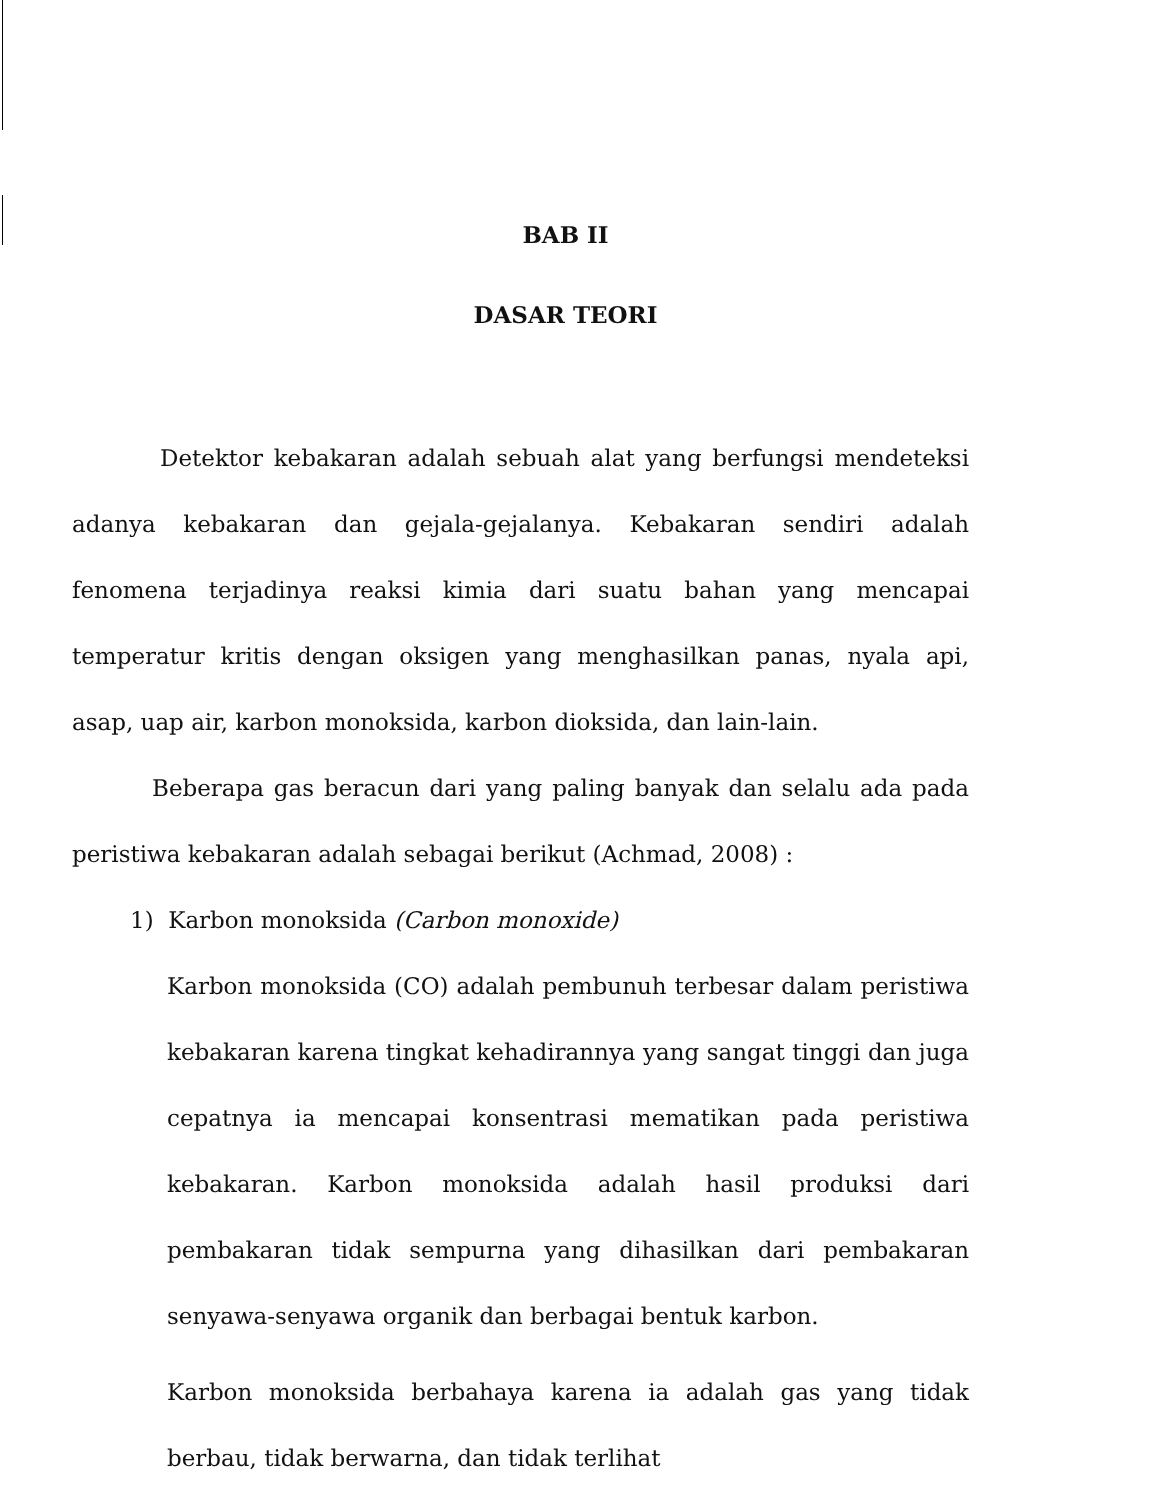BAB II
DASAR TEORI
Detektor kebakaran adalah sebuah alat yang berfungsi mendeteksi adanya kebakaran dan gejala-gejalanya. Kebakaran sendiri adalah fenomena terjadinya reaksi kimia dari suatu bahan yang mencapai temperatur kritis dengan oksigen yang menghasilkan panas, nyala api, asap, uap air, karbon monoksida, karbon dioksida, dan lain-lain.
Beberapa gas beracun dari yang paling banyak dan selalu ada pada peristiwa kebakaran adalah sebagai berikut (Achmad, 2008) :
1) Karbon monoksida (Carbon monoxide)
Karbon monoksida (CO) adalah pembunuh terbesar dalam peristiwa kebakaran karena tingkat kehadirannya yang sangat tinggi dan juga cepatnya ia mencapai konsentrasi mematikan pada peristiwa kebakaran. Karbon monoksida adalah hasil produksi dari pembakaran tidak sempurna yang dihasilkan dari pembakaran senyawa-senyawa organik dan berbagai bentuk karbon.
Karbon monoksida berbahaya karena ia adalah gas yang tidak berbau, tidak berwarna, dan tidak terlihat